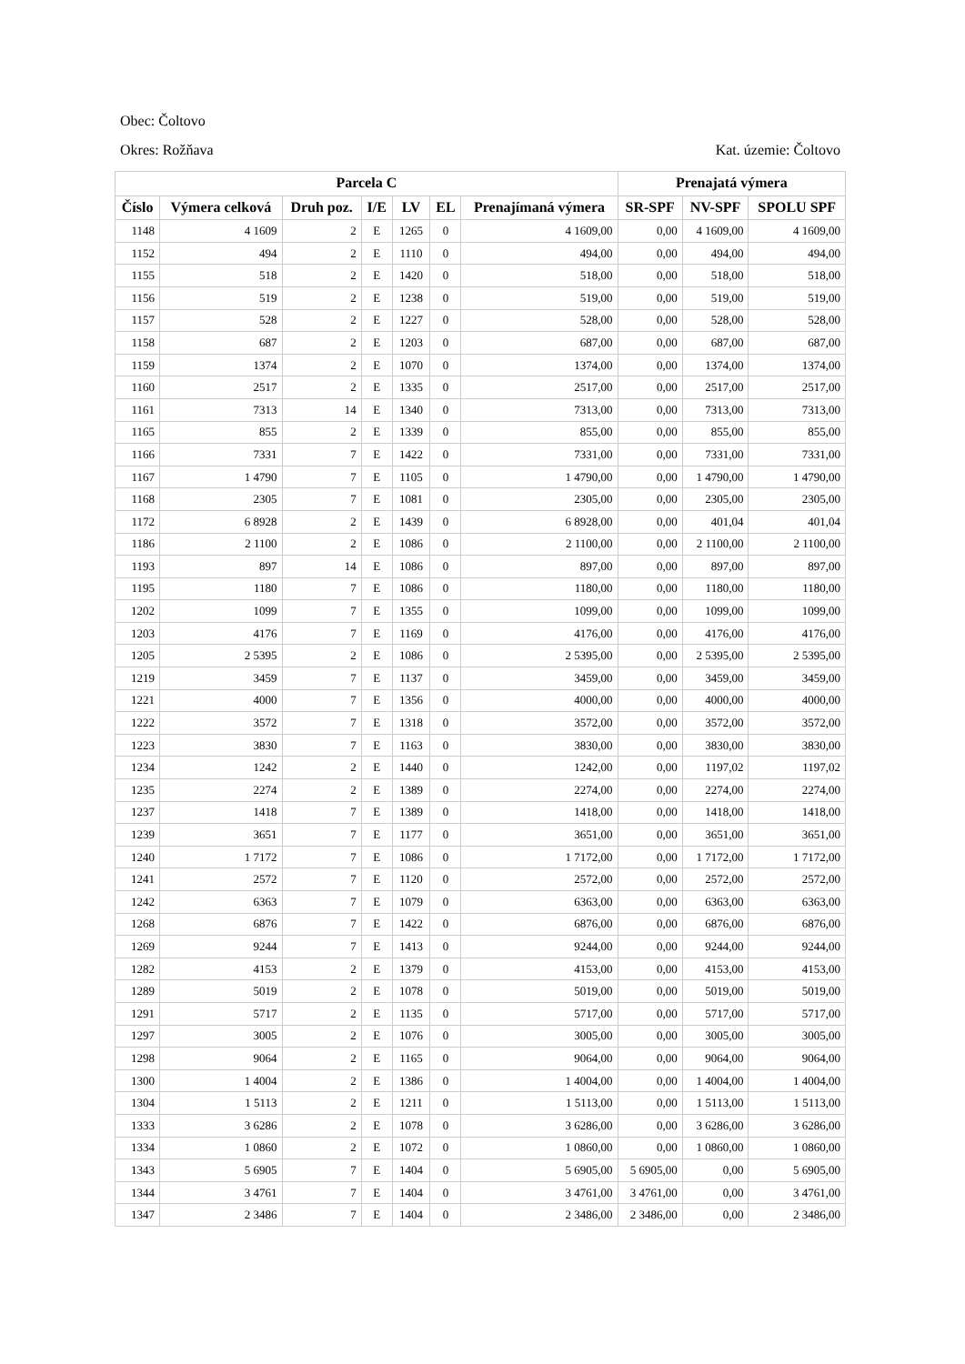Obec: Čoltovo
Okres: Rožňava Kat. územie: Čoltovo
| Parcela C | | | | | | | Prenajatá výmera | | |
| --- | --- | --- | --- | --- | --- | --- | --- | --- | --- |
| Číslo | Výmera celková | Druh poz. | I/E | LV | EL | Prenajímaná výmera | SR-SPF | NV-SPF | SPOLU SPF |
| 1148 | 4 1609 | 2 | E | 1265 | 0 | 4 1609,00 | 0,00 | 4 1609,00 | 4 1609,00 |
| 1152 | 494 | 2 | E | 1110 | 0 | 494,00 | 0,00 | 494,00 | 494,00 |
| 1155 | 518 | 2 | E | 1420 | 0 | 518,00 | 0,00 | 518,00 | 518,00 |
| 1156 | 519 | 2 | E | 1238 | 0 | 519,00 | 0,00 | 519,00 | 519,00 |
| 1157 | 528 | 2 | E | 1227 | 0 | 528,00 | 0,00 | 528,00 | 528,00 |
| 1158 | 687 | 2 | E | 1203 | 0 | 687,00 | 0,00 | 687,00 | 687,00 |
| 1159 | 1374 | 2 | E | 1070 | 0 | 1374,00 | 0,00 | 1374,00 | 1374,00 |
| 1160 | 2517 | 2 | E | 1335 | 0 | 2517,00 | 0,00 | 2517,00 | 2517,00 |
| 1161 | 7313 | 14 | E | 1340 | 0 | 7313,00 | 0,00 | 7313,00 | 7313,00 |
| 1165 | 855 | 2 | E | 1339 | 0 | 855,00 | 0,00 | 855,00 | 855,00 |
| 1166 | 7331 | 7 | E | 1422 | 0 | 7331,00 | 0,00 | 7331,00 | 7331,00 |
| 1167 | 1 4790 | 7 | E | 1105 | 0 | 1 4790,00 | 0,00 | 1 4790,00 | 1 4790,00 |
| 1168 | 2305 | 7 | E | 1081 | 0 | 2305,00 | 0,00 | 2305,00 | 2305,00 |
| 1172 | 6 8928 | 2 | E | 1439 | 0 | 6 8928,00 | 0,00 | 401,04 | 401,04 |
| 1186 | 2 1100 | 2 | E | 1086 | 0 | 2 1100,00 | 0,00 | 2 1100,00 | 2 1100,00 |
| 1193 | 897 | 14 | E | 1086 | 0 | 897,00 | 0,00 | 897,00 | 897,00 |
| 1195 | 1180 | 7 | E | 1086 | 0 | 1180,00 | 0,00 | 1180,00 | 1180,00 |
| 1202 | 1099 | 7 | E | 1355 | 0 | 1099,00 | 0,00 | 1099,00 | 1099,00 |
| 1203 | 4176 | 7 | E | 1169 | 0 | 4176,00 | 0,00 | 4176,00 | 4176,00 |
| 1205 | 2 5395 | 2 | E | 1086 | 0 | 2 5395,00 | 0,00 | 2 5395,00 | 2 5395,00 |
| 1219 | 3459 | 7 | E | 1137 | 0 | 3459,00 | 0,00 | 3459,00 | 3459,00 |
| 1221 | 4000 | 7 | E | 1356 | 0 | 4000,00 | 0,00 | 4000,00 | 4000,00 |
| 1222 | 3572 | 7 | E | 1318 | 0 | 3572,00 | 0,00 | 3572,00 | 3572,00 |
| 1223 | 3830 | 7 | E | 1163 | 0 | 3830,00 | 0,00 | 3830,00 | 3830,00 |
| 1234 | 1242 | 2 | E | 1440 | 0 | 1242,00 | 0,00 | 1197,02 | 1197,02 |
| 1235 | 2274 | 2 | E | 1389 | 0 | 2274,00 | 0,00 | 2274,00 | 2274,00 |
| 1237 | 1418 | 7 | E | 1389 | 0 | 1418,00 | 0,00 | 1418,00 | 1418,00 |
| 1239 | 3651 | 7 | E | 1177 | 0 | 3651,00 | 0,00 | 3651,00 | 3651,00 |
| 1240 | 1 7172 | 7 | E | 1086 | 0 | 1 7172,00 | 0,00 | 1 7172,00 | 1 7172,00 |
| 1241 | 2572 | 7 | E | 1120 | 0 | 2572,00 | 0,00 | 2572,00 | 2572,00 |
| 1242 | 6363 | 7 | E | 1079 | 0 | 6363,00 | 0,00 | 6363,00 | 6363,00 |
| 1268 | 6876 | 7 | E | 1422 | 0 | 6876,00 | 0,00 | 6876,00 | 6876,00 |
| 1269 | 9244 | 7 | E | 1413 | 0 | 9244,00 | 0,00 | 9244,00 | 9244,00 |
| 1282 | 4153 | 2 | E | 1379 | 0 | 4153,00 | 0,00 | 4153,00 | 4153,00 |
| 1289 | 5019 | 2 | E | 1078 | 0 | 5019,00 | 0,00 | 5019,00 | 5019,00 |
| 1291 | 5717 | 2 | E | 1135 | 0 | 5717,00 | 0,00 | 5717,00 | 5717,00 |
| 1297 | 3005 | 2 | E | 1076 | 0 | 3005,00 | 0,00 | 3005,00 | 3005,00 |
| 1298 | 9064 | 2 | E | 1165 | 0 | 9064,00 | 0,00 | 9064,00 | 9064,00 |
| 1300 | 1 4004 | 2 | E | 1386 | 0 | 1 4004,00 | 0,00 | 1 4004,00 | 1 4004,00 |
| 1304 | 1 5113 | 2 | E | 1211 | 0 | 1 5113,00 | 0,00 | 1 5113,00 | 1 5113,00 |
| 1333 | 3 6286 | 2 | E | 1078 | 0 | 3 6286,00 | 0,00 | 3 6286,00 | 3 6286,00 |
| 1334 | 1 0860 | 2 | E | 1072 | 0 | 1 0860,00 | 0,00 | 1 0860,00 | 1 0860,00 |
| 1343 | 5 6905 | 7 | E | 1404 | 0 | 5 6905,00 | 5 6905,00 | 0,00 | 5 6905,00 |
| 1344 | 3 4761 | 7 | E | 1404 | 0 | 3 4761,00 | 3 4761,00 | 0,00 | 3 4761,00 |
| 1347 | 2 3486 | 7 | E | 1404 | 0 | 2 3486,00 | 2 3486,00 | 0,00 | 2 3486,00 |